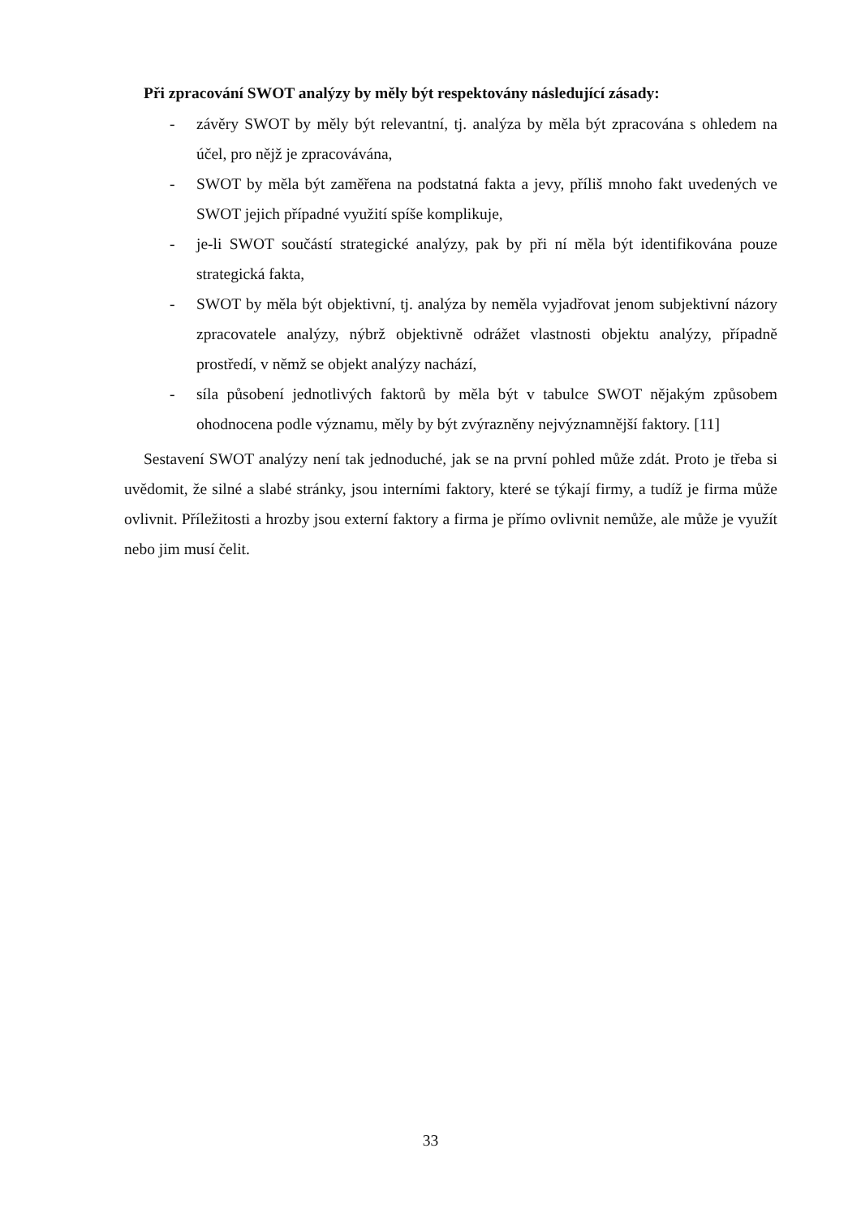Při zpracování SWOT analýzy by měly být respektovány následující zásady:
- závěry SWOT by měly být relevantní, tj. analýza by měla být zpracována s ohledem na účel, pro nějž je zpracovávána,
- SWOT by měla být zaměřena na podstatná fakta a jevy, příliš mnoho fakt uvedených ve SWOT jejich případné využití spíše komplikuje,
- je-li SWOT součástí strategické analýzy, pak by při ní měla být identifikována pouze strategická fakta,
- SWOT by měla být objektivní, tj. analýza by neměla vyjadřovat jenom subjektivní názory zpracovatele analýzy, nýbrž objektivně odrážet vlastnosti objektu analýzy, případně prostředí, v němž se objekt analýzy nachází,
- síla působení jednotlivých faktorů by měla být v tabulce SWOT nějakým způsobem ohodnocena podle významu, měly by být zvýrazněny nejvýznamnější faktory. [11]
Sestavení SWOT analýzy není tak jednoduché, jak se na první pohled může zdát. Proto je třeba si uvědomit, že silné a slabé stránky, jsou interními faktory, které se týkají firmy, a tudíž je firma může ovlivnit. Příležitosti a hrozby jsou externí faktory a firma je přímo ovlivnit nemůže, ale může je využít nebo jim musí čelit.
33